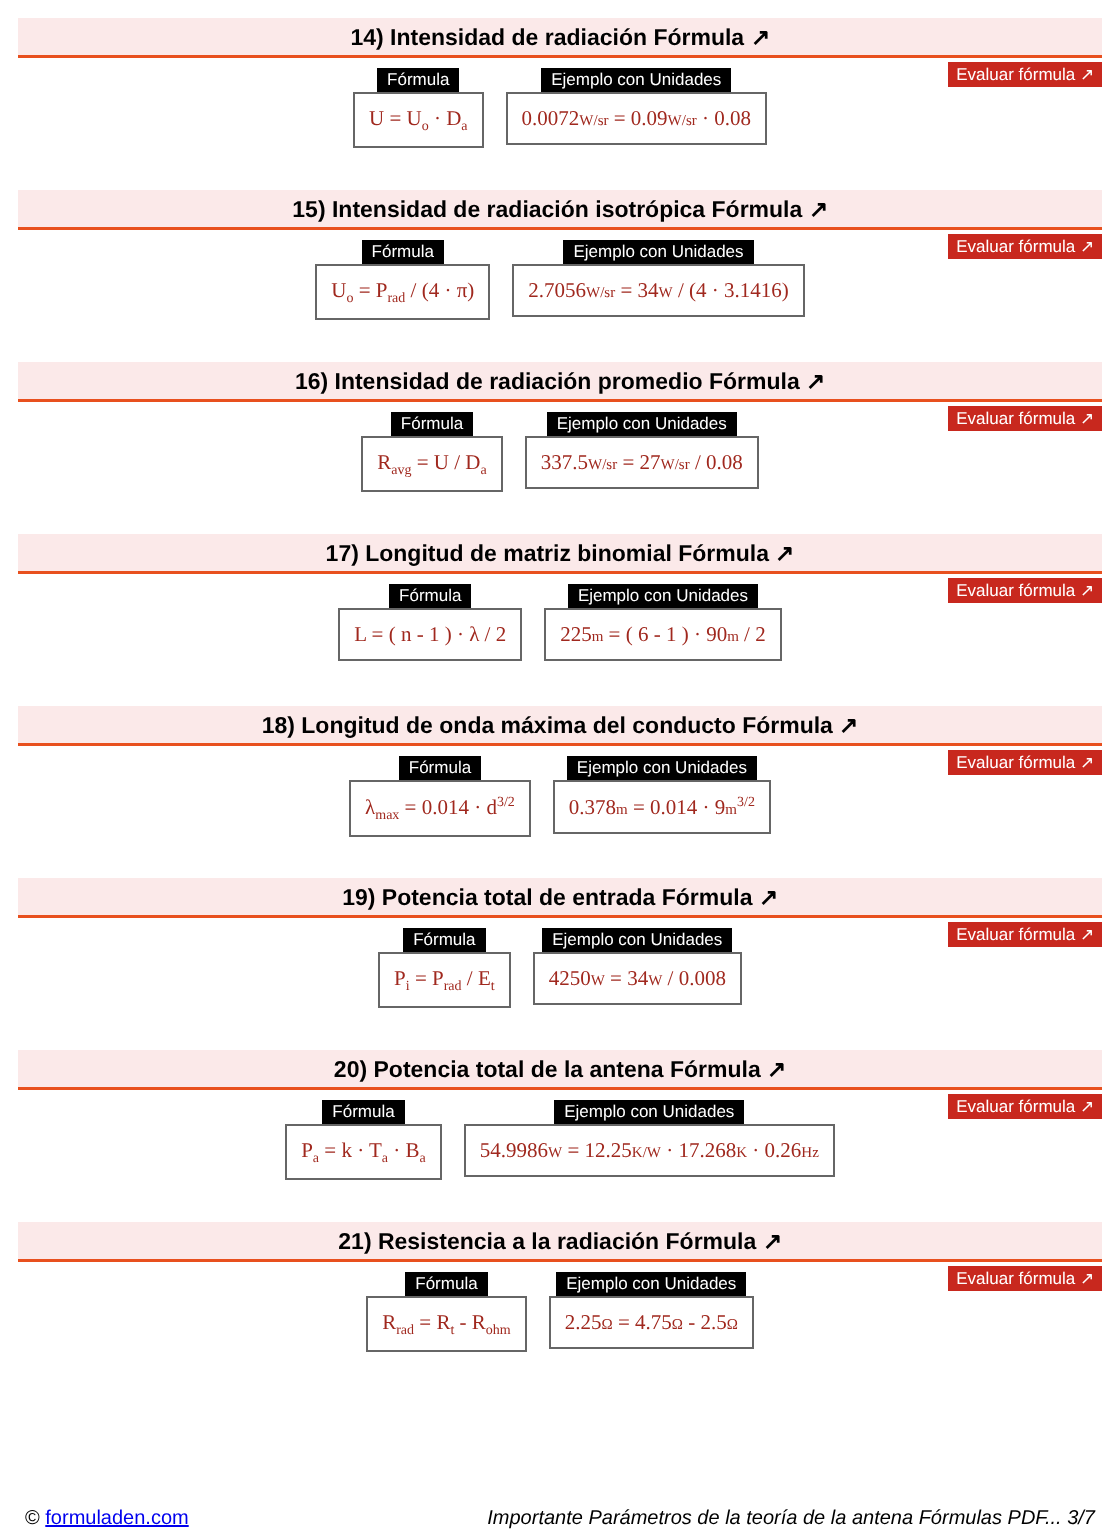14) Intensidad de radiación Fórmula ↗
Evaluar fórmula ↗
Fórmula
U = U<sub>o</sub> · D<sub>a</sub>
Ejemplo con Unidades
0.0072W/sr = 0.09W/sr · 0.08
15) Intensidad de radiación isotrópica Fórmula ↗
Evaluar fórmula ↗
Fórmula
U<sub>o</sub> = P<sub>rad</sub> / (4 · π)
Ejemplo con Unidades
2.7056W/sr = 34W / (4 · 3.1416)
16) Intensidad de radiación promedio Fórmula ↗
Evaluar fórmula ↗
Fórmula
R<sub>avg</sub> = U / D<sub>a</sub>
Ejemplo con Unidades
337.5W/sr = 27W/sr / 0.08
17) Longitud de matriz binomial Fórmula ↗
Evaluar fórmula ↗
Fórmula
L = ( n - 1 ) · λ / 2
Ejemplo con Unidades
225m = ( 6 - 1 ) · 90m / 2
18) Longitud de onda máxima del conducto Fórmula ↗
Evaluar fórmula ↗
Fórmula
λ<sub>max</sub> = 0.014 · d<sup>3/2</sup>
Ejemplo con Unidades
0.378m = 0.014 · 9m<sup>3/2</sup>
19) Potencia total de entrada Fórmula ↗
Evaluar fórmula ↗
Fórmula
P<sub>i</sub> = P<sub>rad</sub> / E<sub>t</sub>
Ejemplo con Unidades
4250W = 34W / 0.008
20) Potencia total de la antena Fórmula ↗
Evaluar fórmula ↗
Fórmula
P<sub>a</sub> = k · T<sub>a</sub> · B<sub>a</sub>
Ejemplo con Unidades
54.9986W = 12.25K/W · 17.268K · 0.26Hz
21) Resistencia a la radiación Fórmula ↗
Evaluar fórmula ↗
Fórmula
R<sub>rad</sub> = R<sub>t</sub> - R<sub>ohm</sub>
Ejemplo con Unidades
2.25Ω = 4.75Ω - 2.5Ω
© formuladen.com Importante Parámetros de la teoría de la antena Fórmulas PDF... 3/7